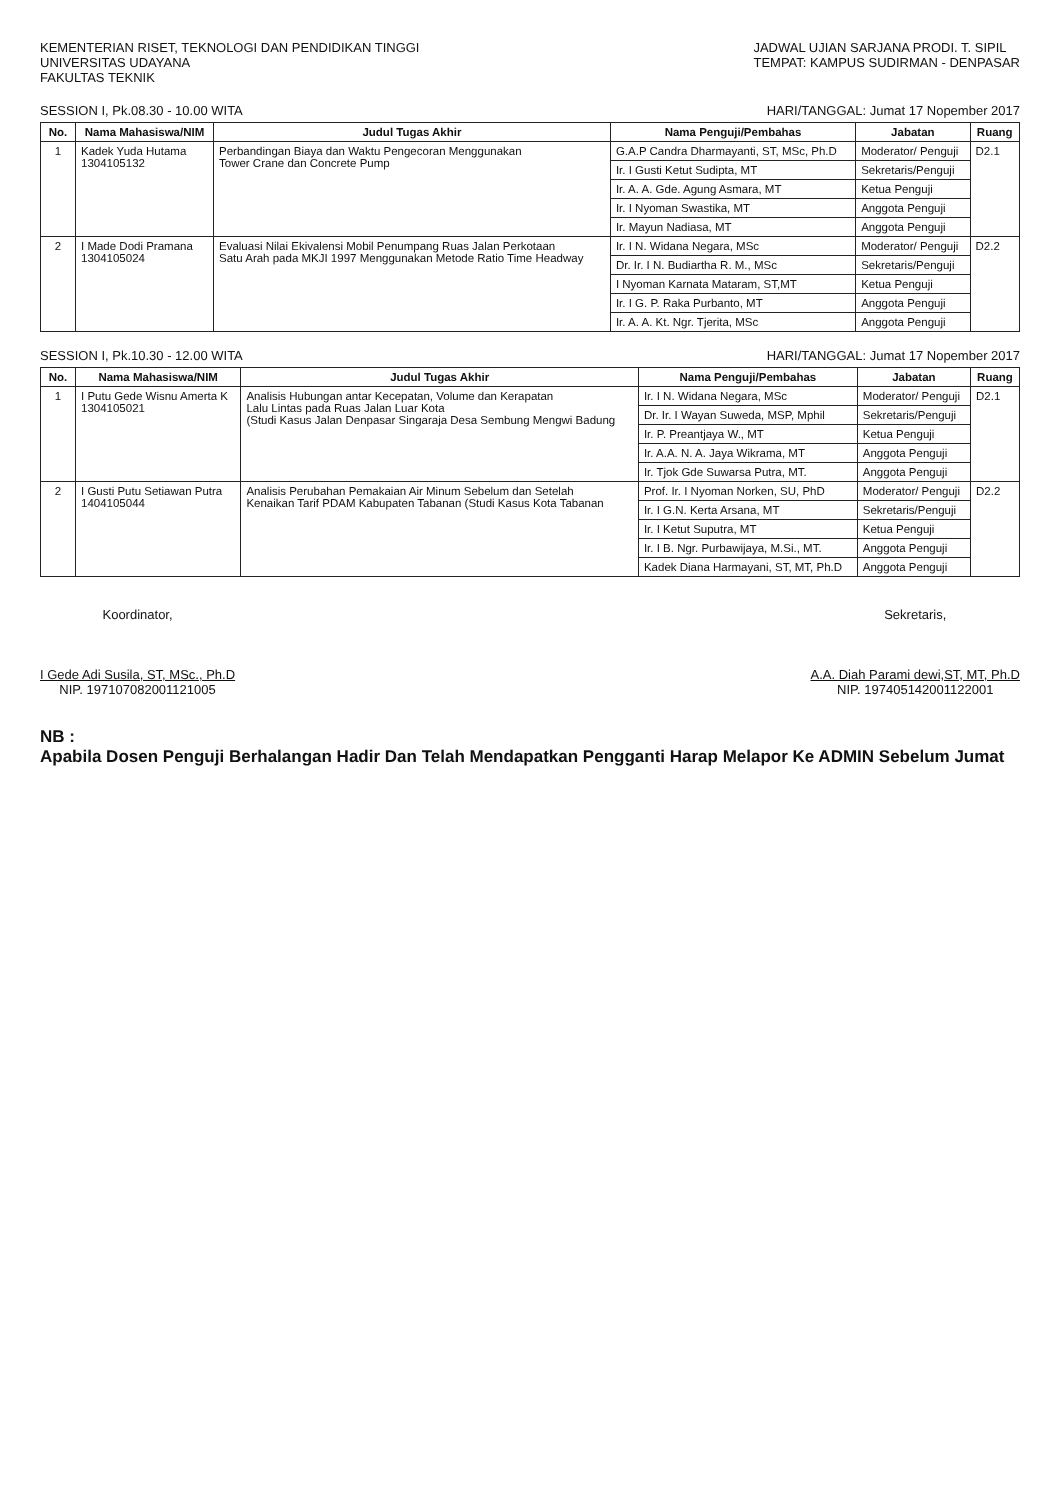KEMENTERIAN RISET, TEKNOLOGI DAN PENDIDIKAN TINGGI
UNIVERSITAS UDAYANA
FAKULTAS TEKNIK
JADWAL UJIAN SARJANA PRODI. T. SIPIL
TEMPAT: KAMPUS SUDIRMAN - DENPASAR
SESSION I, Pk.08.30 - 10.00 WITA HARI/TANGGAL: Jumat 17 Nopember 2017
| No. | Nama Mahasiswa/NIM | Judul Tugas Akhir | Nama Penguji/Pembahas | Jabatan | Ruang |
| --- | --- | --- | --- | --- | --- |
| 1 | Kadek Yuda Hutama 1304105132 | Perbandingan Biaya dan Waktu Pengecoran Menggunakan Tower Crane dan Concrete Pump | G.A.P Candra Dharmayanti, ST, MSc, Ph.D | Moderator/ Penguji | D2.1 |
| | | | Ir. I Gusti Ketut Sudipta, MT | Sekretaris/Penguji | |
| | | | Ir. A. A. Gde. Agung Asmara, MT | Ketua Penguji | |
| | | | Ir. I Nyoman Swastika, MT | Anggota Penguji | |
| | | | Ir. Mayun Nadiasa, MT | Anggota Penguji | |
| 2 | I Made Dodi Pramana 1304105024 | Evaluasi Nilai Ekivalensi Mobil Penumpang Ruas Jalan Perkotaan Satu Arah pada MKJI 1997 Menggunakan Metode Ratio Time Headway | Ir. I N. Widana Negara, MSc | Moderator/ Penguji | D2.2 |
| | | | Dr. Ir. I N. Budiartha R. M., MSc | Sekretaris/Penguji | |
| | | | I Nyoman Karnata Mataram, ST,MT | Ketua Penguji | |
| | | | Ir. I G. P. Raka Purbanto, MT | Anggota Penguji | |
| | | | Ir. A. A. Kt. Ngr. Tjerita, MSc | Anggota Penguji | |
SESSION I, Pk.10.30 - 12.00 WITA HARI/TANGGAL: Jumat 17 Nopember 2017
| No. | Nama Mahasiswa/NIM | Judul Tugas Akhir | Nama Penguji/Pembahas | Jabatan | Ruang |
| --- | --- | --- | --- | --- | --- |
| 1 | I Putu Gede Wisnu Amerta K 1304105021 | Analisis Hubungan antar Kecepatan, Volume dan Kerapatan Lalu Lintas pada Ruas Jalan Luar Kota (Studi Kasus Jalan Denpasar Singaraja Desa Sembung Mengwi Badung | Ir. I N. Widana Negara, MSc | Moderator/ Penguji | D2.1 |
| | | | Dr. Ir. I Wayan Suweda, MSP, Mphil | Sekretaris/Penguji | |
| | | | Ir. P. Preantjaya W., MT | Ketua Penguji | |
| | | | Ir. A.A. N. A. Jaya Wikrama, MT | Anggota Penguji | |
| | | | Ir. Tjok Gde Suwarsa Putra, MT. | Anggota Penguji | |
| 2 | I Gusti Putu Setiawan Putra 1404105044 | Analisis Perubahan Pemakaian Air Minum Sebelum dan Setelah Kenaikan Tarif PDAM Kabupaten Tabanan (Studi Kasus Kota Tabanan | Prof. Ir. I Nyoman Norken, SU, PhD | Moderator/ Penguji | D2.2 |
| | | | Ir. I G.N. Kerta Arsana, MT | Sekretaris/Penguji | |
| | | | Ir. I Ketut Suputra, MT | Ketua Penguji | |
| | | | Ir. I B. Ngr. Purbawijaya, M.Si., MT. | Anggota Penguji | |
| | | | Kadek Diana Harmayani, ST, MT, Ph.D | Anggota Penguji | |
Koordinator,
I Gede Adi Susila, ST, MSc., Ph.D
NIP. 197107082001121005
Sekretaris,
A.A. Diah Parami dewi,ST, MT, Ph.D
NIP. 197405142001122001
NB :
Apabila Dosen Penguji Berhalangan Hadir Dan Telah Mendapatkan Pengganti Harap Melapor Ke ADMIN Sebelum Jumat